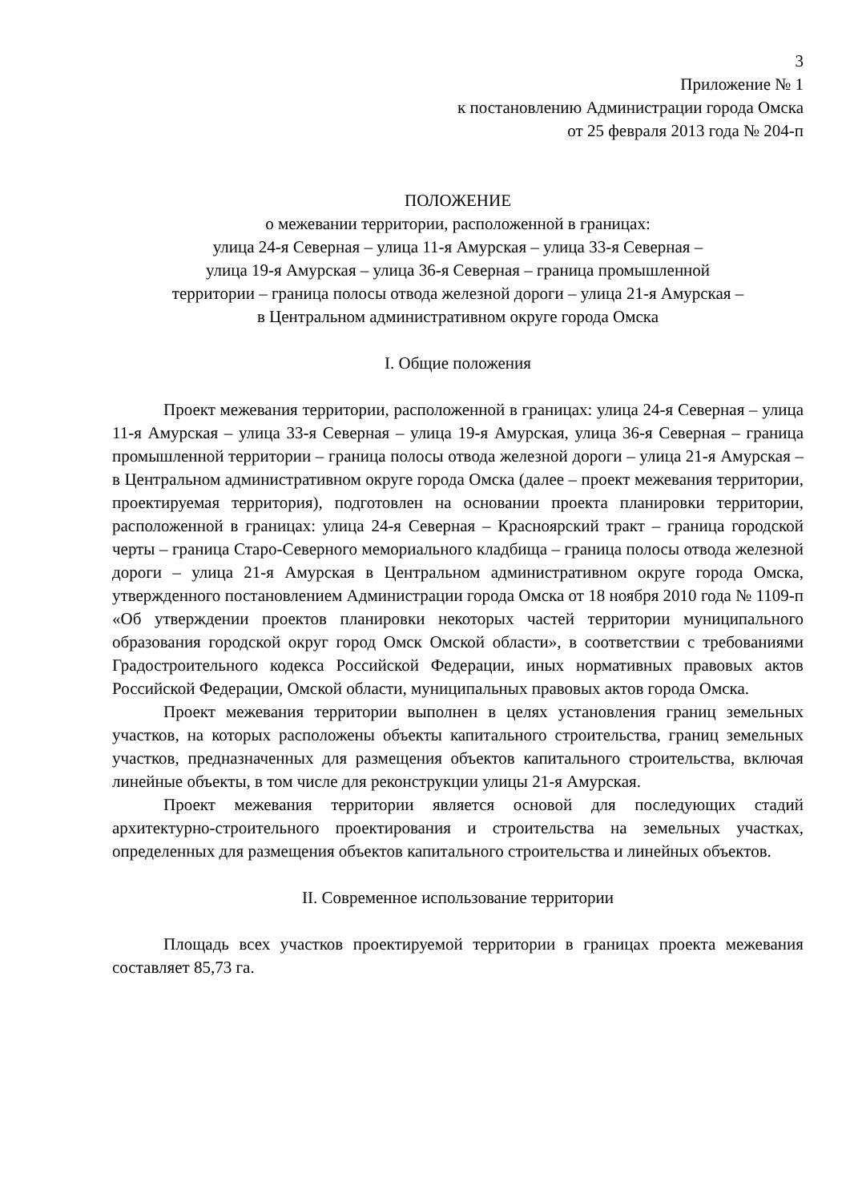3
Приложение № 1
к постановлению Администрации города Омска
от 25 февраля 2013 года № 204-п
ПОЛОЖЕНИЕ
о межевании территории, расположенной в границах:
улица 24-я Северная – улица 11-я Амурская – улица 33-я Северная –
улица 19-я Амурская – улица 36-я Северная – граница промышленной
территории – граница полосы отвода железной дороги – улица 21-я Амурская –
в Центральном административном округе города Омска
I. Общие положения
Проект межевания территории, расположенной в границах: улица 24-я Северная – улица 11-я Амурская – улица 33-я Северная – улица 19-я Амурская, улица 36-я Северная – граница промышленной территории – граница полосы отвода железной дороги – улица 21-я Амурская – в Центральном административном округе города Омска (далее – проект межевания территории, проектируемая территория), подготовлен на основании проекта планировки территории, расположенной в границах: улица 24-я Северная – Красноярский тракт – граница городской черты – граница Старо-Северного мемориального кладбища – граница полосы отвода железной дороги – улица 21-я Амурская в Центральном административном округе города Омска, утвержденного постановлением Администрации города Омска от 18 ноября 2010 года № 1109-п «Об утверждении проектов планировки некоторых частей территории муниципального образования городской округ город Омск Омской области», в соответствии с требованиями Градостроительного кодекса Российской Федерации, иных нормативных правовых актов Российской Федерации, Омской области, муниципальных правовых актов города Омска.
Проект межевания территории выполнен в целях установления границ земельных участков, на которых расположены объекты капитального строительства, границ земельных участков, предназначенных для размещения объектов капитального строительства, включая линейные объекты, в том числе для реконструкции улицы 21-я Амурская.
Проект межевания территории является основой для последующих стадий архитектурно-строительного проектирования и строительства на земельных участках, определенных для размещения объектов капитального строительства и линейных объектов.
II. Современное использование территории
Площадь всех участков проектируемой территории в границах проекта межевания составляет 85,73 га.